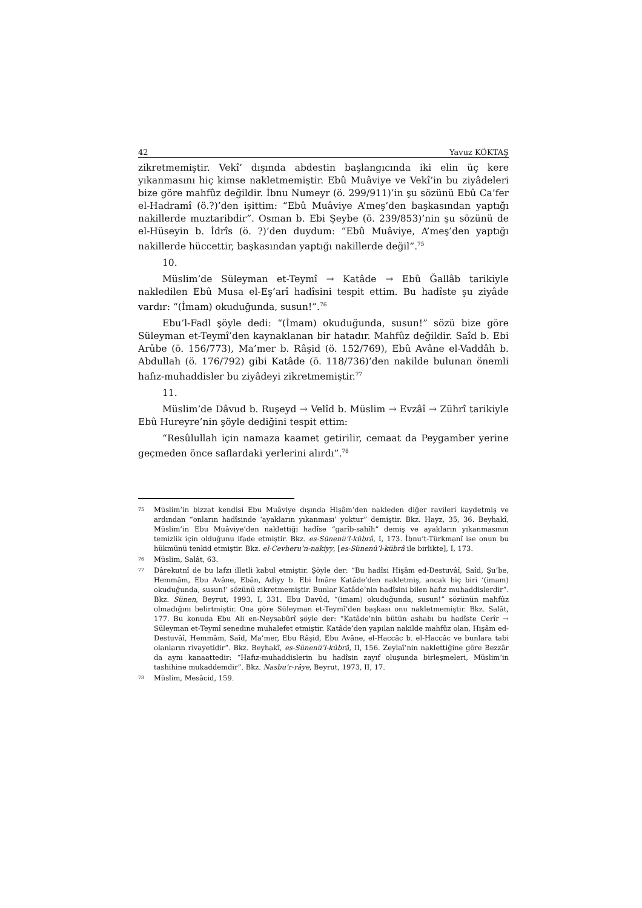42 Yavuz KÖKTAŞ
zikretmemiştir. Vekî’ dışında abdestin başlangıcında iki elin üç kere yıkanmasını hiç kimse nakletmemiştir. Ebû Muâviye ve Vekî’in bu ziyâdeleri bize göre mahfûz değildir. İbnu Numeyr (ö. 299/911)’in şu sözünü Ebû Ca’fer el-Hadramî (ö.?)’den işittim: “Ebû Muâviye A’meş’den başkasından yaptığı nakillerde muztaribdir”. Osman b. Ebi Şeybe (ö. 239/853)’nin şu sözünü de el-Hüseyin b. İdrîs (ö. ?)’den duydum: “Ebû Muâviye, A’meş’den yaptığı nakillerde hüccettir, başkasından yaptığı nakillerde değil”.<sup>75</sup>
10.
Müslim’de Süleyman et-Teymî → Katâde → Ebû Ğallâb tarikiyle nakledilen Ebû Musa el-Eş’arî hadîsini tespit ettim. Bu hadîste şu ziyâde vardır: “(İmam) okuduğunda, susun!”.<sup>76</sup>
Ebu’l-Fadl şöyle dedi: “(İmam) okuduğunda, susun!” sözü bize göre Süleyman et-Teymî’den kaynaklanan bir hatadır. Mahfûz değildir. Saîd b. Ebi Arûbe (ö. 156/773), Ma’mer b. Râşid (ö. 152/769), Ebû Avâne el-Vaddâh b. Abdullah (ö. 176/792) gibi Katâde (ö. 118/736)’den nakilde bulunan önemli hafız-muhaddisler bu ziyâdeyi zikretmemiştir.<sup>77</sup>
11.
Müslim’de Dâvud b. Ruşeyd → Velîd b. Müslim → Evzâî → Zührî tarikiyle Ebû Hureyre’nin şöyle dediğini tespit ettim:
“Resûlullah için namaza kaamet getirilir, cemaat da Peygamber yerine geçmeden önce saflardaki yerlerini alırdı”.<sup>78</sup>
75 Müslim’in bizzat kendisi Ebu Muâviye dışında Hişâm’den nakleden diğer ravileri kaydetmiş ve ardından “onların hadîsinde ‘ayakların yıkanması’ yoktur” demiştir. Bkz. Hayz, 35, 36. Beyhakî, Müslim’in Ebu Muâviye’den naklettiği hadîse “garîb-sahîh” demiş ve ayakların yıkanmasının temizlik için olduğunu ifade etmiştir. Bkz. es-Sünenü’l-kübrâ, I, 173. İbnu’t-Türkmanî ise onun bu hükmünü tenkid etmiştir. Bkz. el-Cevheru’n-nakiyy, [es-Sünenü’l-kübrâ ile birlikte], I, 173.
76 Müslim, Salât, 63.
77 Dârekutnî de bu lafzı illetli kabul etmiştir. Şöyle der: “Bu hadîsi Hişâm ed-Destuvâî, Saîd, Şu’be, Hemmâm, Ebu Avâne, Ebân, Adiyy b. Ebi İmâre Katâde’den nakletmiş, ancak hiç biri ‘(imam) okuduğunda, susun!’ sözünü zikretmemiştir. Bunlar Katâde’nin hadîsini bilen hafız muhaddislerdir”. Bkz. Sünen, Beyrut, 1993, I, 331. Ebu Davûd, “(imam) okuduğunda, susun!” sözünün mahfûz olmadığını belirtmiştir. Ona göre Süleyman et-Teymî’den başkası onu nakletmemiştir. Bkz. Salât, 177. Bu konuda Ebu Ali en-Neysabûrî şöyle der: “Katâde’nin bütün ashabı bu hadîste Cerîr → Süleyman et-Teymî senedine muhalefet etmiştir. Katâde’den yapılan nakilde mahfûz olan, Hişâm ed-Destuvâî, Hemmâm, Saîd, Ma’mer, Ebu Râşid, Ebu Avâne, el-Haccâc b. el-Haccâc ve bunlara tabi olanların rivayetidir”. Bkz. Beyhakî, es-Sünenü’l-kübrâ, II, 156. Zeylaî’nin naklettiğine göre Bezzâr da aynı kanaattedir: “Hafız-muhaddislerin bu hadîsin zayıf oluşunda birleşmeleri, Müslim’in tashihine mukaddemdir”. Bkz. Nasbu’r-râye, Beyrut, 1973, II, 17.
78 Müslim, Mesâcid, 159.